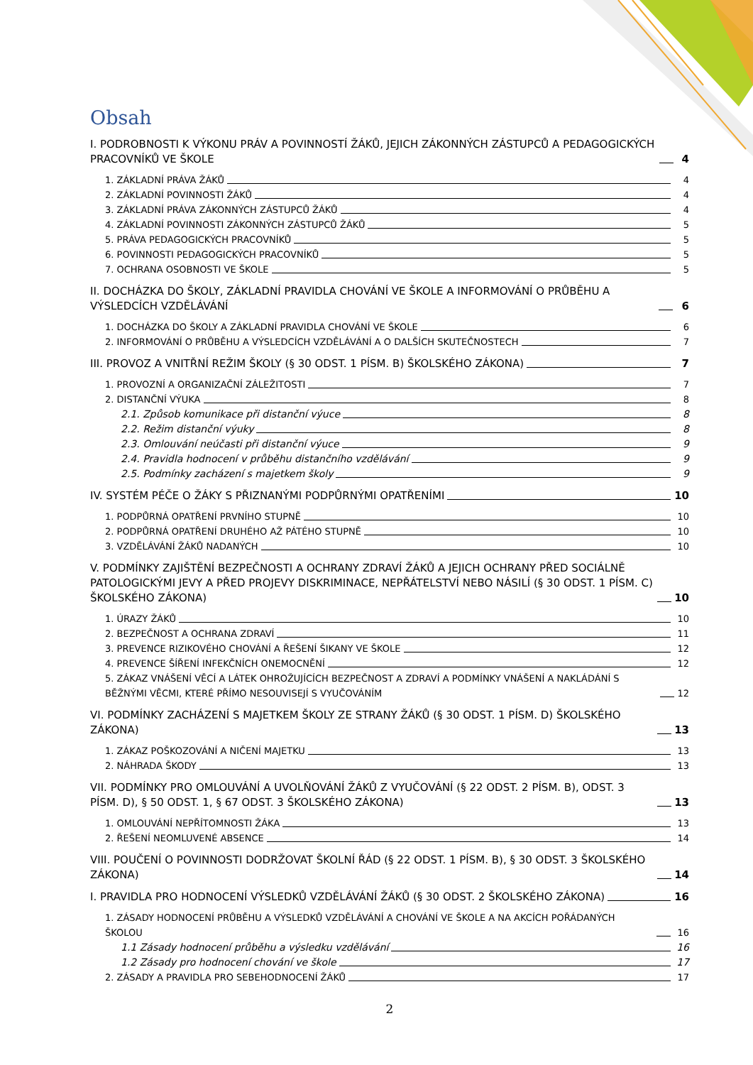Obsah
I. PODROBNOSTI K VÝKONU PRÁV A POVINNOSTÍ ŽÁKŮ, JEJICH ZÁKONNÝCH ZÁSTUPCŮ A PEDAGOGICKÝCH PRACOVNÍKŮ VE ŠKOLE 4
1. ZÁKLADNÍ PRÁVA ŽÁKŮ 4
2. ZÁKLADNÍ POVINNOSTI ŽÁKŮ 4
3. ZÁKLADNÍ PRÁVA ZÁKONNÝCH ZÁSTUPCŮ ŽÁKŮ 4
4. ZÁKLADNÍ POVINNOSTI ZÁKONNÝCH ZÁSTUPCŮ ŽÁKŮ 5
5. PRÁVA PEDAGOGICKÝCH PRACOVNÍKŮ 5
6. POVINNOSTI PEDAGOGICKÝCH PRACOVNÍKŮ 5
7. OCHRANA OSOBNOSTI VE ŠKOLE 5
II. DOCHÁZKA DO ŠKOLY, ZÁKLADNÍ PRAVIDLA CHOVÁNÍ VE ŠKOLE A INFORMOVÁNÍ O PRŮBĚHU A VÝSLEDCÍCH VZDĚLÁVÁNÍ 6
1. DOCHÁZKA DO ŠKOLY A ZÁKLADNÍ PRAVIDLA CHOVÁNÍ VE ŠKOLE 6
2. INFORMOVÁNÍ O PRŮBĚHU A VÝSLEDCÍCH VZDĚLÁVÁNÍ A O DALŠÍCH SKUTEČNOSTECH 7
III. PROVOZ A VNITŘNÍ REŽIM ŠKOLY (§ 30 ODST. 1 PÍSM. B) ŠKOLSKÉHO ZÁKONA) 7
1. PROVOZNÍ A ORGANIZAČNÍ ZÁLEŽITOSTI 7
2. DISTANČNÍ VÝUKA 8
2.1. Způsob komunikace při distanční výuce 8
2.2. Režim distanční výuky 8
2.3. Omlouvání neúčasti při distanční výuce 9
2.4. Pravidla hodnocení v průběhu distančního vzdělávání 9
2.5. Podmínky zacházení s majetkem školy 9
IV. SYSTÉM PÉČE O ŽÁKY S PŘIZNANÝMI PODPŮRNÝMI OPATŘENÍMI 10
1. PODPŮRNÁ OPATŘENÍ PRVNÍHO STUPNĚ 10
2. PODPŮRNÁ OPATŘENÍ DRUHÉHO AŽ PÁTÉHO STUPNĚ 10
3. VZDĚLÁVÁNÍ ŽÁKŮ NADANÝCH 10
V. PODMÍNKY ZAJIŠTĚNÍ BEZPEČNOSTI A OCHRANY ZDRAVÍ ŽÁKŮ A JEJICH OCHRANY PŘED SOCIÁLNĚ PATOLOGICKÝMI JEVY A PŘED PROJEVY DISKRIMINACE, NEPŘÁTELSTVÍ NEBO NÁSILÍ (§ 30 ODST. 1 PÍSM. C) ŠKOLSKÉHO ZÁKONA) 10
1. ÚRAZY ŽÁKŮ 10
2. BEZPEČNOST A OCHRANA ZDRAVÍ 11
3. PREVENCE RIZIKOVÉHO CHOVÁNÍ A ŘEŠENÍ ŠIKANY VE ŠKOLE 12
4. PREVENCE ŠÍŘENÍ INFEKČNÍCH ONEMOCNĚNÍ 12
5. ZÁKAZ VNÁŠENÍ VĚCÍ A LÁTEK OHROŽUJÍCÍCH BEZPEČNOST A ZDRAVÍ A PODMÍNKY VNÁŠENÍ A NAKLÁDÁNÍ S BĚŽNÝMI VĚCMI, KTERÉ PŘÍMO NESOUVISEJÍ S VYUČOVÁNÍM 12
VI. PODMÍNKY ZACHÁZENÍ S MAJETKEM ŠKOLY ZE STRANY ŽÁKŮ (§ 30 ODST. 1 PÍSM. D) ŠKOLSKÉHO ZÁKONA) 13
1. ZÁKAZ POŠKOZOVÁNÍ A NIČENÍ MAJETKU 13
2. NÁHRADA ŠKODY 13
VII. PODMÍNKY PRO OMLOUVÁNÍ A UVOLŇOVÁNÍ ŽÁKŮ Z VYUČOVÁNÍ (§ 22 ODST. 2 PÍSM. B), ODST. 3 PÍSM. D), § 50 ODST. 1, § 67 ODST. 3 ŠKOLSKÉHO ZÁKONA) 13
1. OMLOUVÁNÍ NEPŘÍTOMNOSTI ŽÁKA 13
2. ŘEŠENÍ NEOMLUVENÉ ABSENCE 14
VIII. POUČENÍ O POVINNOSTI DODRŽOVAT ŠKOLNÍ ŘÁD (§ 22 ODST. 1 PÍSM. B), § 30 ODST. 3 ŠKOLSKÉHO ZÁKONA) 14
I. PRAVIDLA PRO HODNOCENÍ VÝSLEDKŮ VZDĚLÁVÁNÍ ŽÁKŮ (§ 30 ODST. 2 ŠKOLSKÉHO ZÁKONA) 16
1. ZÁSADY HODNOCENÍ PRŮBĚHU A VÝSLEDKŮ VZDĚLÁVÁNÍ A CHOVÁNÍ VE ŠKOLE A NA AKCÍCH POŘÁDANÝCH ŠKOLOU 16
1.1 Zásady hodnocení průběhu a výsledku vzdělávání 16
1.2 Zásady pro hodnocení chování ve škole 17
2. ZÁSADY A PRAVIDLA PRO SEBEHODNOCENÍ ŽÁKŮ 17
2